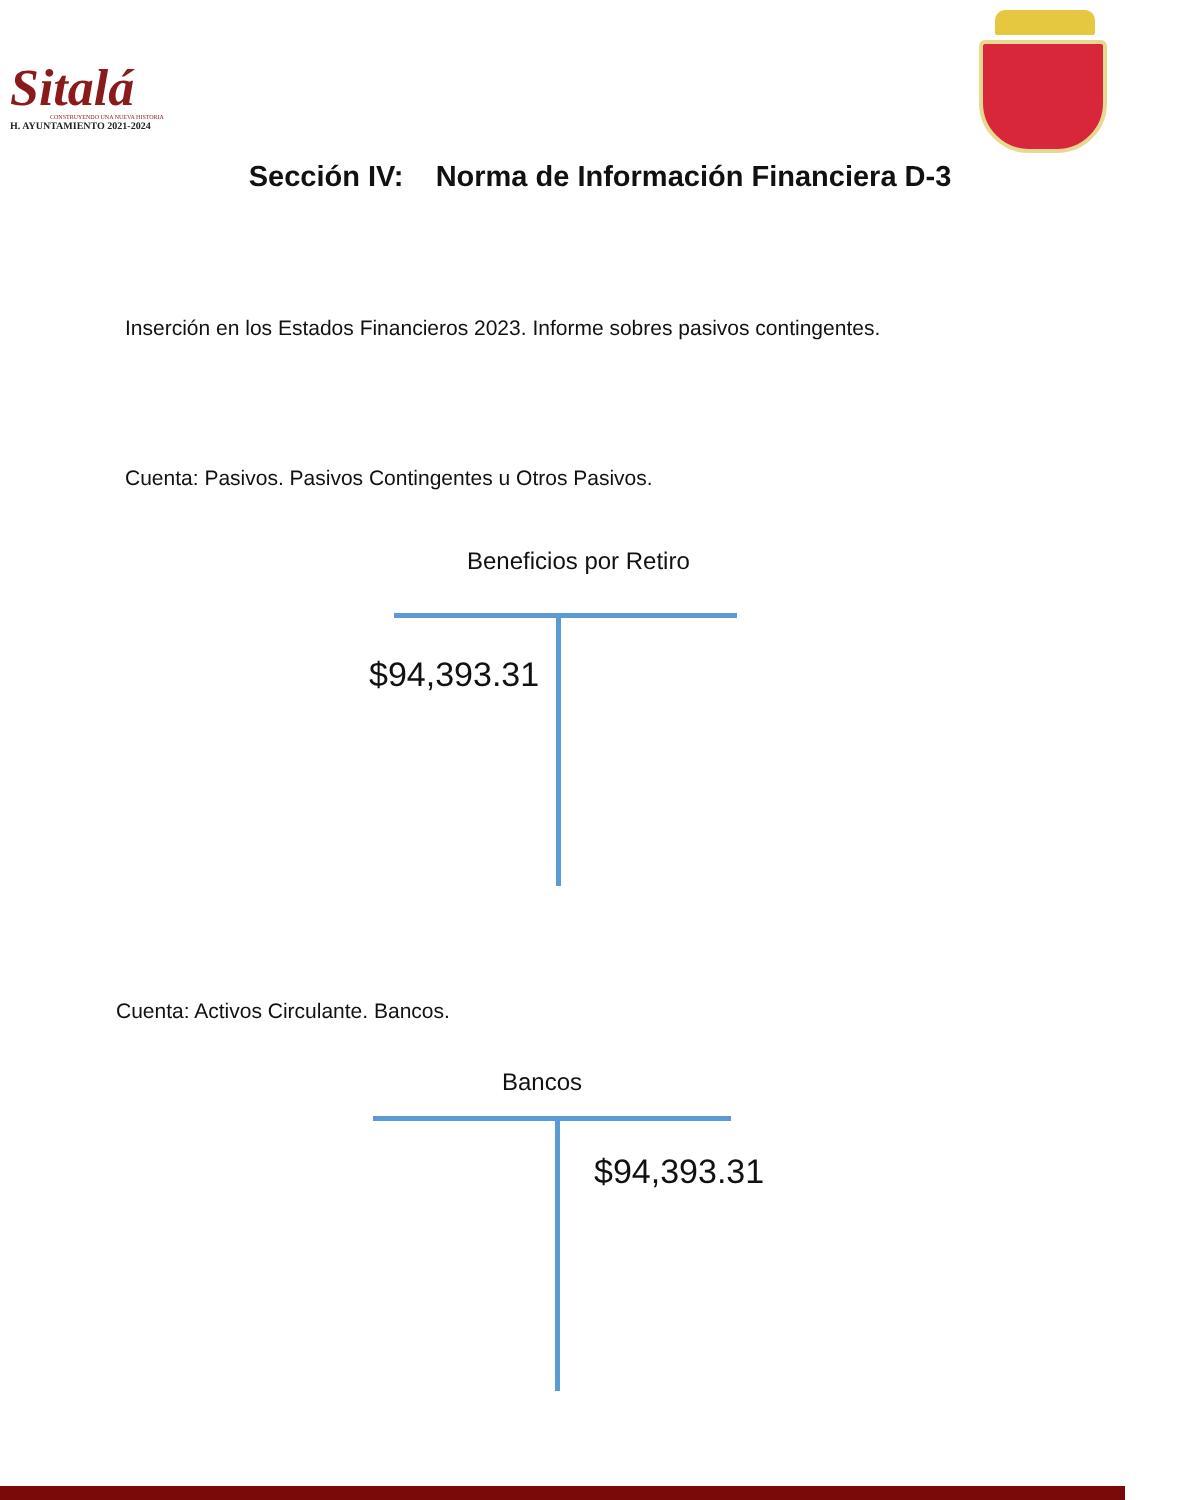Sitalá
CONSTRUYENDO UNA NUEVA HISTORIA
H. AYUNTAMIENTO 2021-2024
Sección IV: Norma de Información Financiera D-3
Inserción en los Estados Financieros 2023. Informe sobres pasivos contingentes.
Cuenta: Pasivos. Pasivos Contingentes u Otros Pasivos.
Beneficios por Retiro
$94,393.31
Cuenta: Activos Circulante. Bancos.
Bancos
$94,393.31